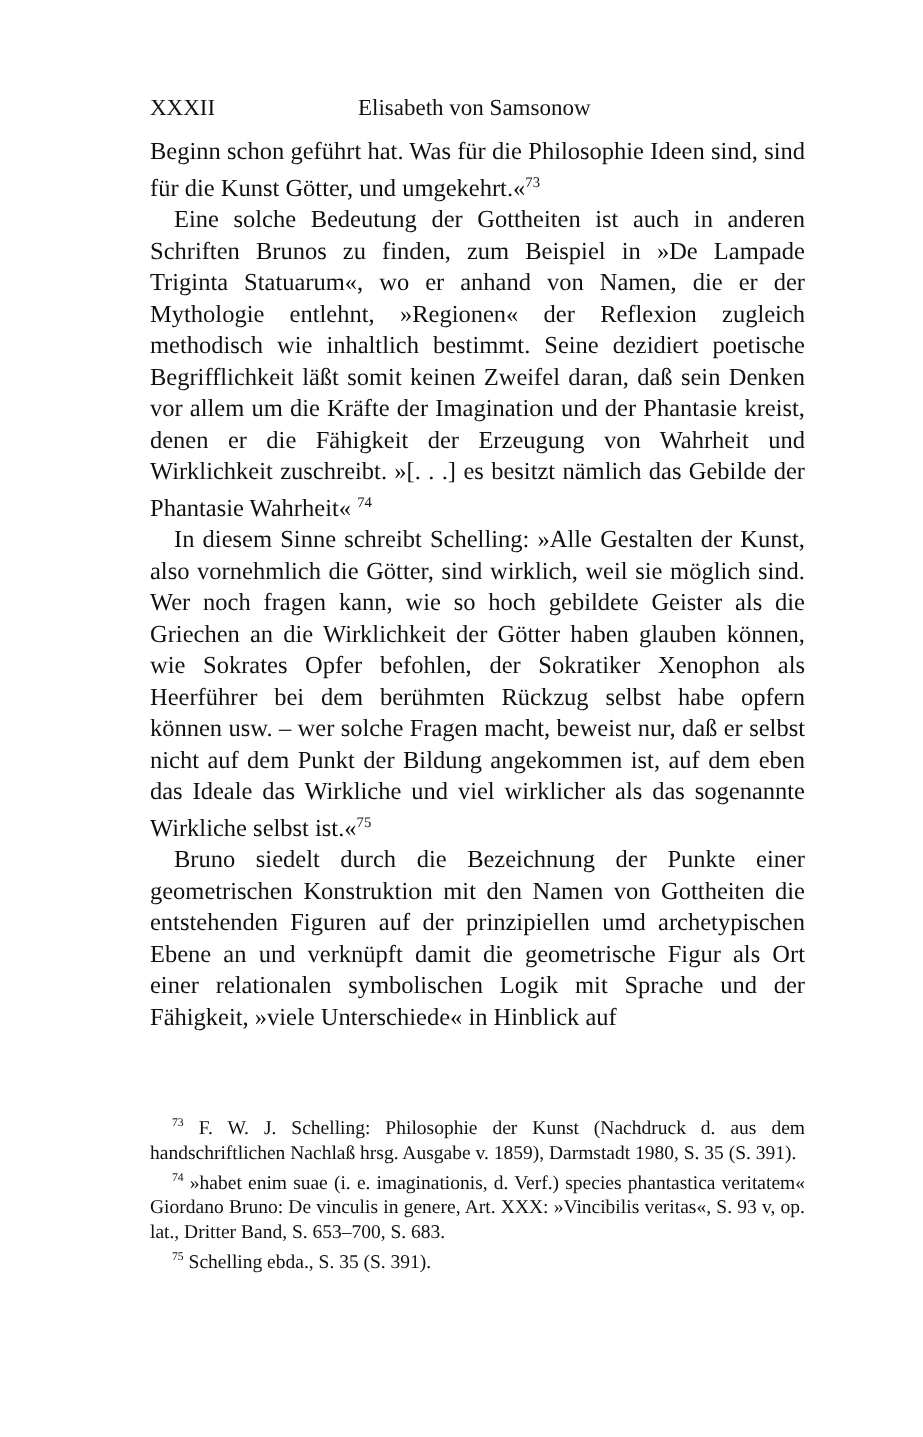XXXII Elisabeth von Samsonow
Beginn schon geführt hat. Was für die Philosophie Ideen sind, sind für die Kunst Götter, und umgekehrt.«<sup>73</sup>
Eine solche Bedeutung der Gottheiten ist auch in anderen Schriften Brunos zu finden, zum Beispiel in »De Lampade Triginta Statuarum«, wo er anhand von Namen, die er der Mythologie entlehnt, »Regionen« der Reflexion zugleich methodisch wie inhaltlich bestimmt. Seine dezidiert poetische Begrifflichkeit läßt somit keinen Zweifel daran, daß sein Denken vor allem um die Kräfte der Imagination und der Phantasie kreist, denen er die Fähigkeit der Erzeugung von Wahrheit und Wirklichkeit zuschreibt. »[. . .] es besitzt nämlich das Gebilde der Phantasie Wahrheit« <sup>74</sup>
In diesem Sinne schreibt Schelling: »Alle Gestalten der Kunst, also vornehmlich die Götter, sind wirklich, weil sie möglich sind. Wer noch fragen kann, wie so hoch gebildete Geister als die Griechen an die Wirklichkeit der Götter haben glauben können, wie Sokrates Opfer befohlen, der Sokratiker Xenophon als Heerführer bei dem berühmten Rückzug selbst habe opfern können usw. – wer solche Fragen macht, beweist nur, daß er selbst nicht auf dem Punkt der Bildung angekommen ist, auf dem eben das Ideale das Wirkliche und viel wirklicher als das sogenannte Wirkliche selbst ist.«<sup>75</sup>
Bruno siedelt durch die Bezeichnung der Punkte einer geometrischen Konstruktion mit den Namen von Gottheiten die entstehenden Figuren auf der prinzipiellen umd archetypischen Ebene an und verknüpft damit die geometrische Figur als Ort einer relationalen symbolischen Logik mit Sprache und der Fähigkeit, »viele Unterschiede« in Hinblick auf
<sup>73</sup> F. W. J. Schelling: Philosophie der Kunst (Nachdruck d. aus dem handschriftlichen Nachlaß hrsg. Ausgabe v. 1859), Darmstadt 1980, S. 35 (S. 391).
<sup>74</sup> »habet enim suae (i. e. imaginationis, d. Verf.) species phantastica veritatem« Giordano Bruno: De vinculis in genere, Art. XXX: »Vincibilis veritas«, S. 93 v, op. lat., Dritter Band, S. 653–700, S. 683.
<sup>75</sup> Schelling ebda., S. 35 (S. 391).